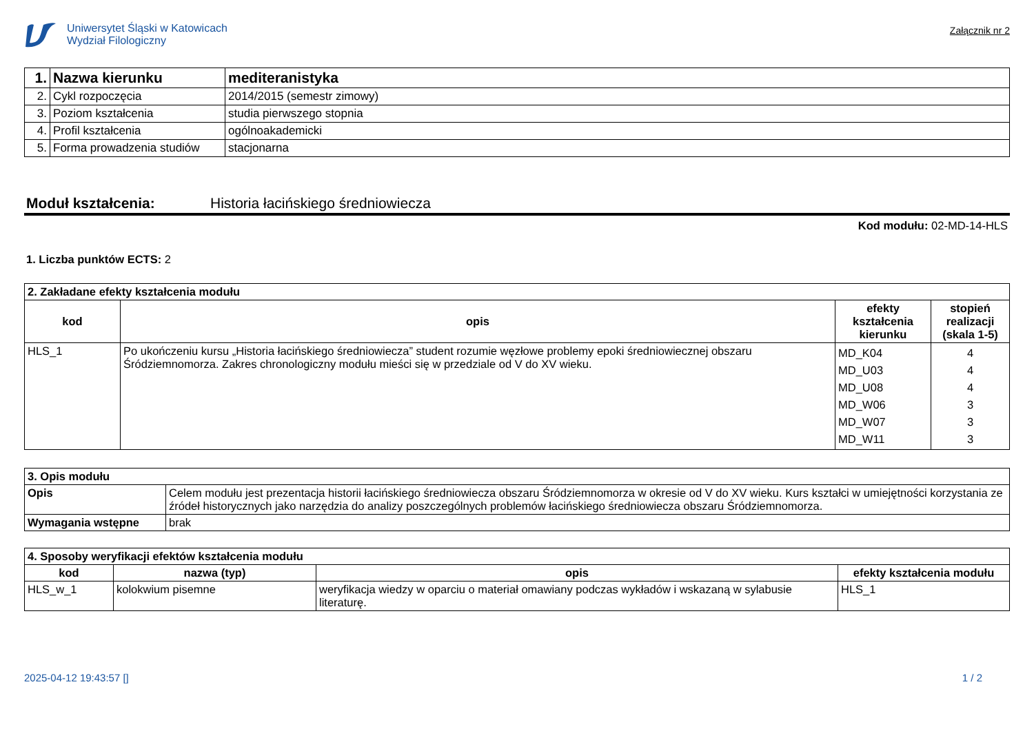Uniwersytet Śląski w Katowicach
Wydział Filologiczny
Załącznik nr 2
| 1. | Nazwa kierunku | mediteranistyka |
| 2. | Cykl rozpoczęcia | 2014/2015 (semestr zimowy) |
| 3. | Poziom kształcenia | studia pierwszego stopnia |
| 4. | Profil kształcenia | ogólnoakademicki |
| 5. | Forma prowadzenia studiów | stacjonarna |
Moduł kształcenia: Historia łacińskiego średniowiecza
Kod modułu: 02-MD-14-HLS
1. Liczba punktów ECTS: 2
| 2. Zakładane efekty kształcenia modułu | | | |
| kod | opis | efekty kształcenia kierunku | stopień realizacji (skala 1-5) |
| HLS_1 | Po ukończeniu kursu „Historia łacińskiego średniowiecza” student rozumie węzłowe problemy epoki średniowiecznej obszaru Śródziemnomorza. Zakres chronologiczny modułu mieści się w przedziale od V do XV wieku. | MD_K04 MD_U03 MD_U08 MD_W06 MD_W07 MD_W11 | 4 4 4 3 3 3 |
| 3. Opis modułu | |
| Opis | Celem modułu jest prezentacja historii łacińskiego średniowiecza obszaru Śródziemnomorza w okresie od V do XV wieku. Kurs kształci w umiejętności korzystania ze źródeł historycznych jako narzędzia do analizy poszczególnych problemów łacińskiego średniowiecza obszaru Śródziemnomorza. |
| Wymagania wstępne | brak |
| 4. Sposoby weryfikacji efektów kształcenia modułu | | | |
| kod | nazwa (typ) | opis | efekty kształcenia modułu |
| HLS_w_1 | kolokwium pisemne | weryfikacja wiedzy w oparciu o materiał omawiany podczas wykładów i wskazaną w sylabusie literaturę. | HLS_1 |
2025-04-12 19:43:57 [] 1 / 2